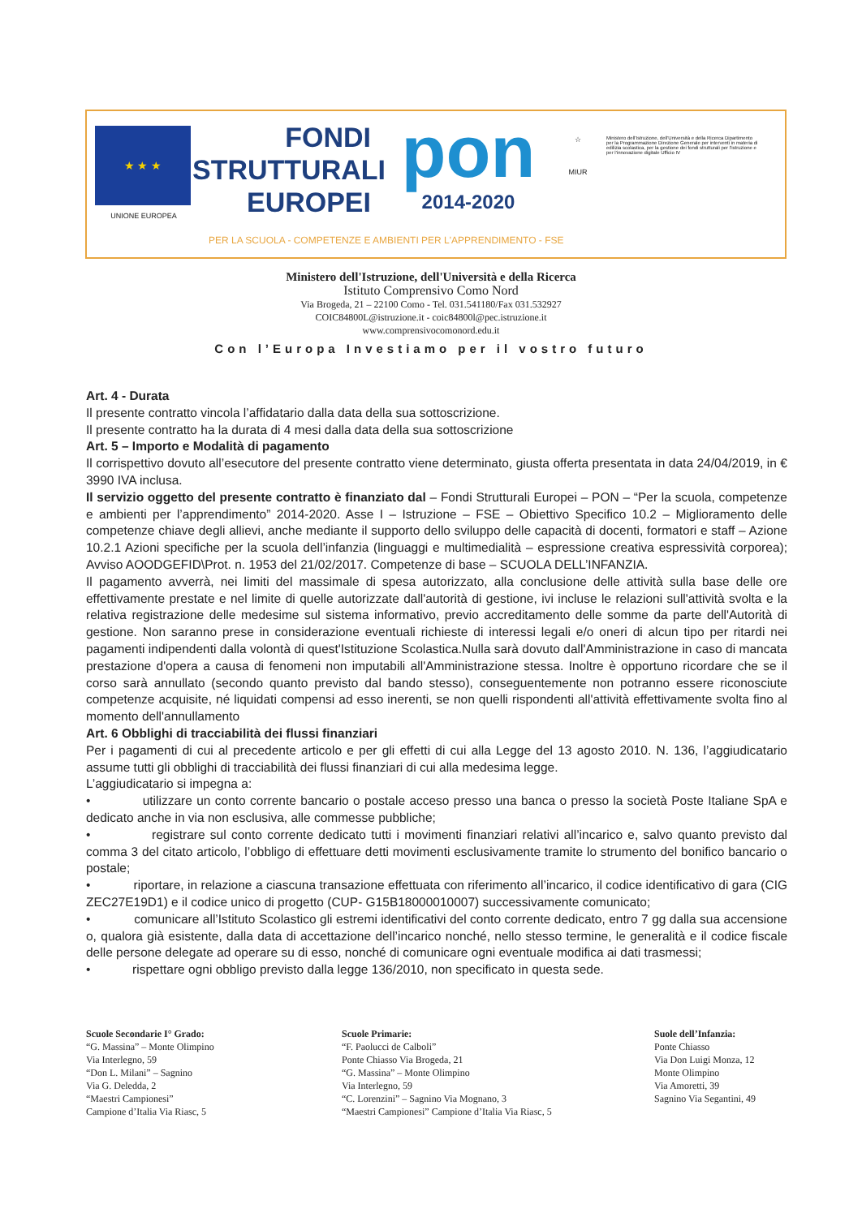★ ★ ★
UNIONE EUROPEA
FONDI
STRUTTURALI
EUROPEI
pon
2014-2020
☆
MIUR
Ministero dell'Istruzione, dell'Università e della Ricerca Dipartimento per la Programmazione Direzione Generale per interventi in materia di edilizia scolastica, per la gestione dei fondi strutturali per l'istruzione e per l'innovazione digitale Ufficio IV
PER LA SCUOLA - COMPETENZE E AMBIENTI PER L'APPRENDIMENTO - FSE
Ministero dell'Istruzione, dell'Università e della Ricerca
Istituto Comprensivo Como Nord
Via Brogeda, 21 – 22100 Como - Tel. 031.541180/Fax 031.532927
COIC84800L@istruzione.it - coic84800l@pec.istruzione.it
www.comprensivocomonord.edu.it
Con l’Europa Investiamo per il vostro futuro
Art. 4 - Durata
Il presente contratto vincola l’affidatario dalla data della sua sottoscrizione.
Il presente contratto ha la durata di 4 mesi dalla data della sua sottoscrizione
Art. 5 – Importo e Modalità di pagamento
Il corrispettivo dovuto all’esecutore del presente contratto viene determinato, giusta offerta presentata in data 24/04/2019, in € 3990 IVA inclusa.
Il servizio oggetto del presente contratto è finanziato dal – Fondi Strutturali Europei – PON – “Per la scuola, competenze e ambienti per l’apprendimento” 2014-2020. Asse I – Istruzione – FSE – Obiettivo Specifico 10.2 – Miglioramento delle competenze chiave degli allievi, anche mediante il supporto dello sviluppo delle capacità di docenti, formatori e staff – Azione 10.2.1 Azioni specifiche per la scuola dell’infanzia (linguaggi e multimedialità – espressione creativa espressività corporea); Avviso AOODGEFID\Prot. n. 1953 del 21/02/2017. Competenze di base – SCUOLA DELL’INFANZIA.
Il pagamento avverrà, nei limiti del massimale di spesa autorizzato, alla conclusione delle attività sulla base delle ore effettivamente prestate e nel limite di quelle autorizzate dall'autorità di gestione, ivi incluse le relazioni sull'attività svolta e la relativa registrazione delle medesime sul sistema informativo, previo accreditamento delle somme da parte dell'Autorità di gestione. Non saranno prese in considerazione eventuali richieste di interessi legali e/o oneri di alcun tipo per ritardi nei pagamenti indipendenti dalla volontà di quest'Istituzione Scolastica.Nulla sarà dovuto dall'Amministrazione in caso di mancata prestazione d'opera a causa di fenomeni non imputabili all'Amministrazione stessa. Inoltre è opportuno ricordare che se il corso sarà annullato (secondo quanto previsto dal bando stesso), conseguentemente non potranno essere riconosciute competenze acquisite, né liquidati compensi ad esso inerenti, se non quelli rispondenti all'attività effettivamente svolta fino al momento dell'annullamento
Art. 6 Obblighi di tracciabilità dei flussi finanziari
Per i pagamenti di cui al precedente articolo e per gli effetti di cui alla Legge del 13 agosto 2010. N. 136, l’aggiudicatario assume tutti gli obblighi di tracciabilità dei flussi finanziari di cui alla medesima legge.
L’aggiudicatario si impegna a:
• utilizzare un conto corrente bancario o postale acceso presso una banca o presso la società Poste Italiane SpA e dedicato anche in via non esclusiva, alle commesse pubbliche;
• registrare sul conto corrente dedicato tutti i movimenti finanziari relativi all’incarico e, salvo quanto previsto dal comma 3 del citato articolo, l’obbligo di effettuare detti movimenti esclusivamente tramite lo strumento del bonifico bancario o postale;
• riportare, in relazione a ciascuna transazione effettuata con riferimento all’incarico, il codice identificativo di gara (CIG ZEC27E19D1) e il codice unico di progetto (CUP- G15B18000010007) successivamente comunicato;
• comunicare all’Istituto Scolastico gli estremi identificativi del conto corrente dedicato, entro 7 gg dalla sua accensione o, qualora già esistente, dalla data di accettazione dell’incarico nonché, nello stesso termine, le generalità e il codice fiscale delle persone delegate ad operare su di esso, nonché di comunicare ogni eventuale modifica ai dati trasmessi;
• rispettare ogni obbligo previsto dalla legge 136/2010, non specificato in questa sede.
Scuole Secondarie I° Grado:
“G. Massina” – Monte Olimpino
Via Interlegno, 59
“Don L. Milani” – Sagnino
Via G. Deledda, 2
“Maestri Campionesi”
Campione d’Italia Via Riasc, 5
Scuole Primarie:
“F. Paolucci de Calboli”
Ponte Chiasso Via Brogeda, 21
“G. Massina” – Monte Olimpino
Via Interlegno, 59
“C. Lorenzini” – Sagnino Via Mognano, 3
“Maestri Campionesi” Campione d’Italia Via Riasc, 5
Suole dell’Infanzia:
Ponte Chiasso
Via Don Luigi Monza, 12
Monte Olimpino
Via Amoretti, 39
Sagnino Via Segantini, 49